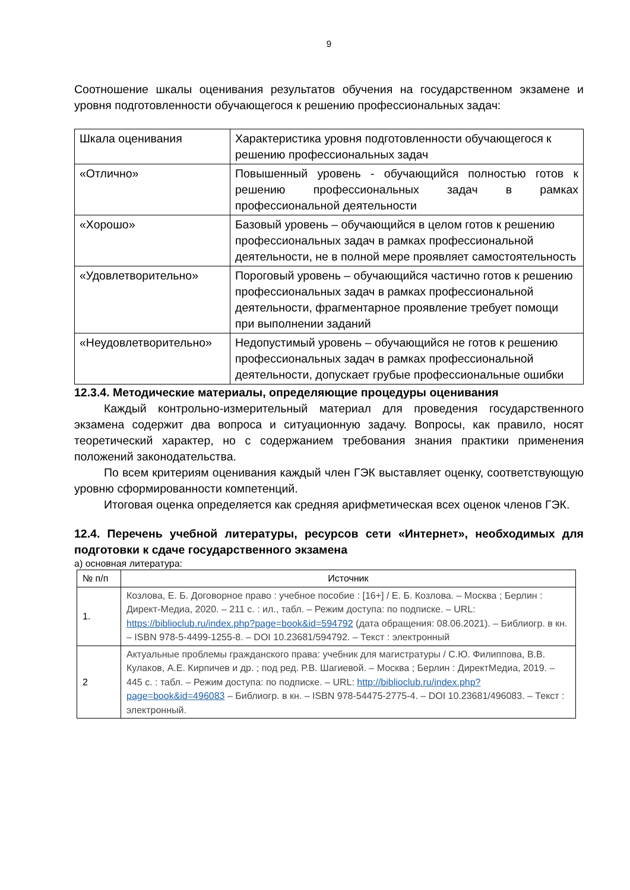9
Соотношение шкалы оценивания результатов обучения на государственном экзамене и уровня подготовленности обучающегося к решению профессиональных задач:
| Шкала оценивания | Характеристика уровня подготовленности обучающегося к решению профессиональных задач |
| «Отлично» | Повышенный уровень - обучающийся полностью готов к решению профессиональных задач в рамках профессиональной деятельности |
| «Хорошо» | Базовый уровень – обучающийся в целом готов к решению профессиональных задач в рамках профессиональной деятельности, не в полной мере проявляет самостоятельность |
| «Удовлетворительно» | Пороговый уровень – обучающийся частично готов к решению профессиональных задач в рамках профессиональной деятельности, фрагментарное проявление требует помощи при выполнении заданий |
| «Неудовлетворительно» | Недопустимый уровень – обучающийся не готов к решению профессиональных задач в рамках профессиональной деятельности, допускает грубые профессиональные ошибки |
12.3.4. Методические материалы, определяющие процедуры оценивания
Каждый контрольно-измерительный материал для проведения государственного экзамена содержит два вопроса и ситуационную задачу. Вопросы, как правило, носят теоретический характер, но с содержанием требования знания практики применения положений законодательства.
По всем критериям оценивания каждый член ГЭК выставляет оценку, соответствующую уровню сформированности компетенций.
Итоговая оценка определяется как средняя арифметическая всех оценок членов ГЭК.
12.4. Перечень учебной литературы, ресурсов сети «Интернет», необходимых для подготовки к сдаче государственного экзамена
а) основная литература:
| № п/п | Источник |
| --- | --- |
| 1. | Козлова, Е. Б. Договорное право : учебное пособие : [16+] / Е. Б. Козлова. – Москва ; Берлин : Директ-Медиа, 2020. – 211 с. : ил., табл. – Режим доступа: по подписке. – URL: https://biblioclub.ru/index.php?page=book&id=594792 (дата обращения: 08.06.2021). – Библиогр. в кн. – ISBN 978-5-4499-1255-8. – DOI 10.23681/594792. – Текст : электронный |
| 2 | Актуальные проблемы гражданского права: учебник для магистратуры / С.Ю. Филиппова, В.В. Кулаков, А.Е. Кирпичев и др. ; под ред. Р.В. Шагиевой. – Москва ; Берлин : ДиректМедиа, 2019. – 445 с. : табл. – Режим доступа: по подписке. – URL: http://biblioclub.ru/index.php?page=book&id=496083 – Библиогр. в кн. – ISBN 978-54475-2775-4. – DOI 10.23681/496083. – Текст : электронный. |